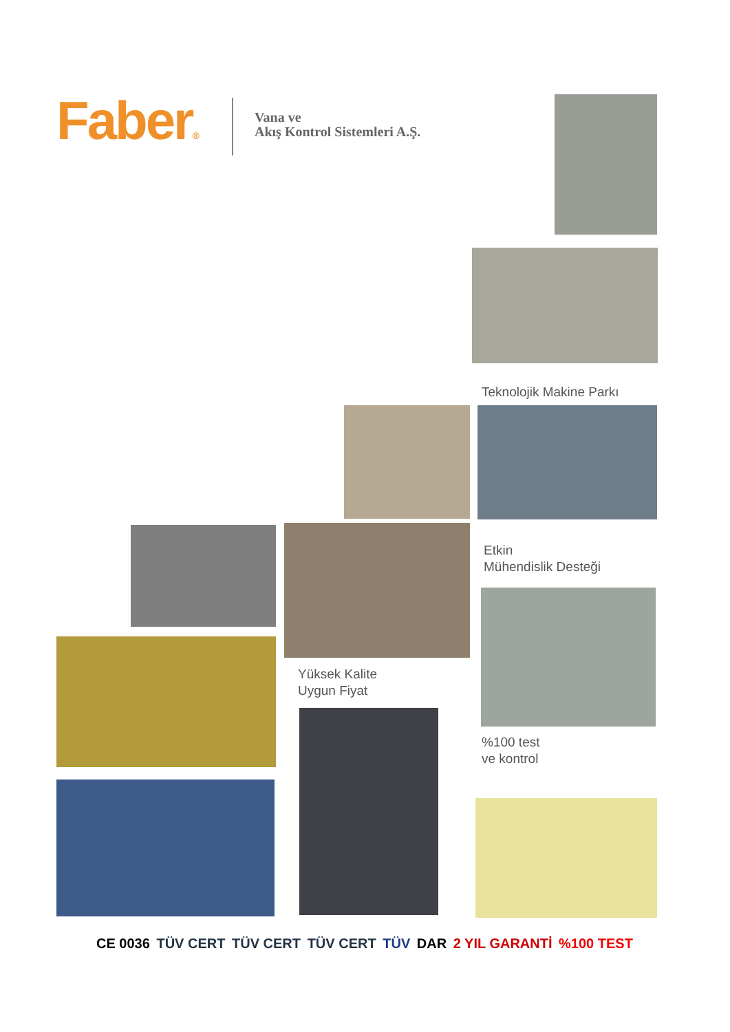Faber®
Vana ve
Akış Kontrol Sistemleri A.Ş.
Teknolojik Makine Parkı
Etkin
Mühendislik Desteği
Yüksek Kalite
Uygun Fiyat
%100 test
ve kontrol
CE 0036 TÜV CERT TÜV CERT TÜV CERT TÜV DAR 2 YIL GARANTİ%100 TEST